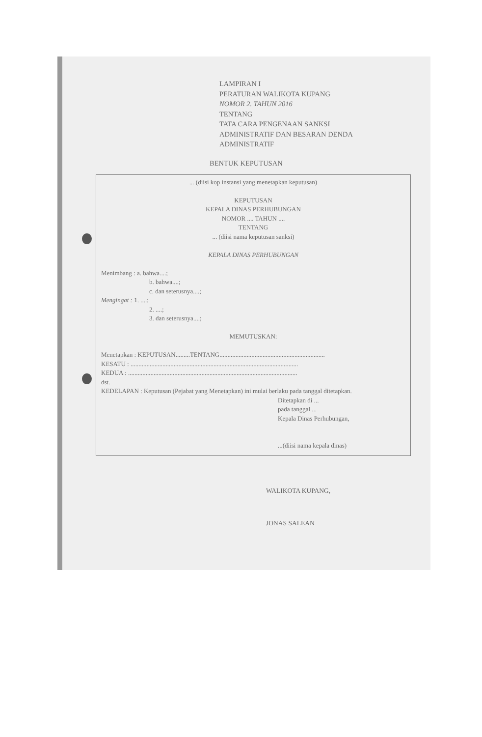LAMPIRAN I
PERATURAN WALIKOTA KUPANG
NOMOR 2. TAHUN 2016
TENTANG
TATA CARA PENGENAAN SANKSI
ADMINISTRATIF DAN BESARAN DENDA
ADMINISTRATIF
BENTUK KEPUTUSAN
... (diisi kop instansi yang menetapkan keputusan)
KEPUTUSAN
KEPALA DINAS PERHUBUNGAN
NOMOR .... TAHUN ....
TENTANG
... (diisi nama keputusan sanksi)
KEPALA DINAS PERHUBUNGAN
Menimbang : a. bahwa....;
b. bahwa....;
c. dan seterusnya....;
Mengingat : 1. ....;
2. ....;
3. dan seterusnya....;
MEMUTUSKAN:
Menetapkan : KEPUTUSAN.........TENTANG..................................................................
KESATU : .........................................................................................................
KEDUA : ..........................................................................................................
dst.
KEDELAPAN : Keputusan (Pejabat yang Menetapkan) ini mulai berlaku pada tanggal ditetapkan.
Ditetapkan di ...
pada tanggal ...
Kepala Dinas Perhubungan,
...(diisi nama kepala dinas)
WALIKOTA KUPANG,
JONAS SALEAN